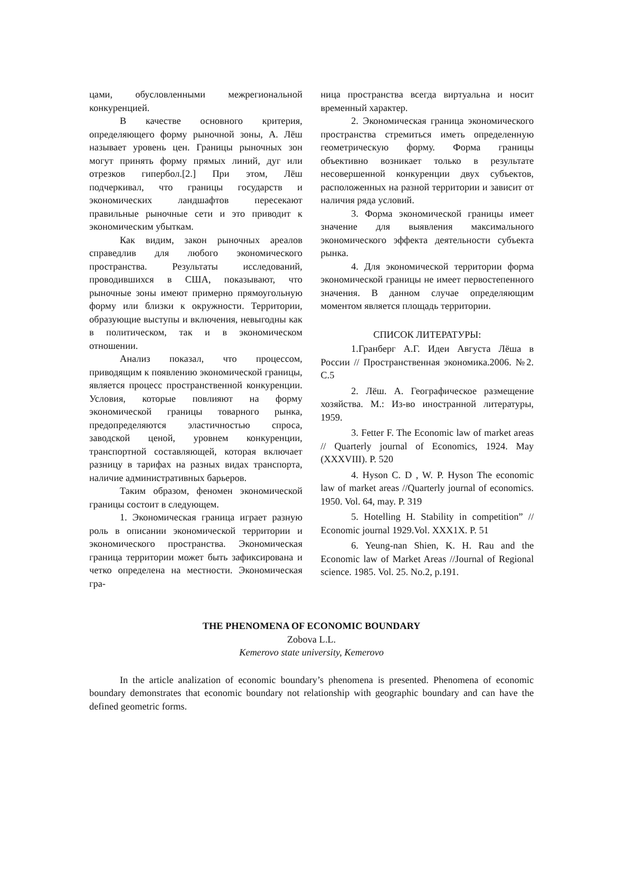цами, обусловленными межрегиональной конкуренцией.
В качестве основного критерия, определяющего форму рыночной зоны, А. Лёш называет уровень цен. Границы рыночных зон могут принять форму прямых линий, дуг или отрезков гипербол.[2.] При этом, Лёш подчеркивал, что границы государств и экономических ландшафтов пересекают правильные рыночные сети и это приводит к экономическим убыткам.
Как видим, закон рыночных ареалов справедлив для любого экономического пространства. Результаты исследований, проводившихся в США, показывают, что рыночные зоны имеют примерно прямоугольную форму или близки к окружности. Территории, образующие выступы и включения, невыгодны как в политическом, так и в экономическом отношении.
Анализ показал, что процессом, приводящим к появлению экономической границы, является процесс пространственной конкуренции. Условия, которые повлияют на форму экономической границы товарного рынка, предопределяются эластичностью спроса, заводской ценой, уровнем конкуренции, транспортной составляющей, которая включает разницу в тарифах на разных видах транспорта, наличие административных барьеров.
Таким образом, феномен экономической границы состоит в следующем.
1. Экономическая граница играет разную роль в описании экономической территории и экономического пространства. Экономическая граница территории может быть зафиксирована и четко определена на местности. Экономическая гра-
ница пространства всегда виртуальна и носит временный характер.
2. Экономическая граница экономического пространства стремиться иметь определенную геометрическую форму. Форма границы объективно возникает только в результате несовершенной конкуренции двух субъектов, расположенных на разной территории и зависит от наличия ряда условий.
3. Форма экономической границы имеет значение для выявления максимального экономического эффекта деятельности субъекта рынка.
4. Для экономической территории форма экономической границы не имеет первостепенного значения. В данном случае определяющим моментом является площадь территории.
СПИСОК ЛИТЕРАТУРЫ:
1.Гранберг А.Г. Идеи Августа Лёша в России // Пространственная экономика.2006. №2. С.5
2. Лёш. А. Географическое размещение хозяйства. М.: Из-во иностранной литературы, 1959.
3. Fetter F. The Economic law of market areas // Quarterly journal of Economics, 1924. May (XXXVIII). P. 520
4. Hyson C. D , W. P. Hyson The economic law of market areas //Quarterly journal of economics. 1950. Vol. 64, may. P. 319
5. Hotelling H. Stability in competition” // Economic journal 1929.Vol. XXX1X. P. 51
6. Yeung-nan Shien, K. H. Rau and the Economic law of Market Areas //Journal of Regional science. 1985. Vol. 25. No.2, p.191.
THE PHENOMENA OF ECONOMIC BOUNDARY
Zobova L.L.
Kemerovo state university, Kemerovo
In the article analization of economic boundary’s phenomena is presented. Phenomena of economic boundary demonstrates that economic boundary not relationship with geographic boundary and can have the defined geometric forms.